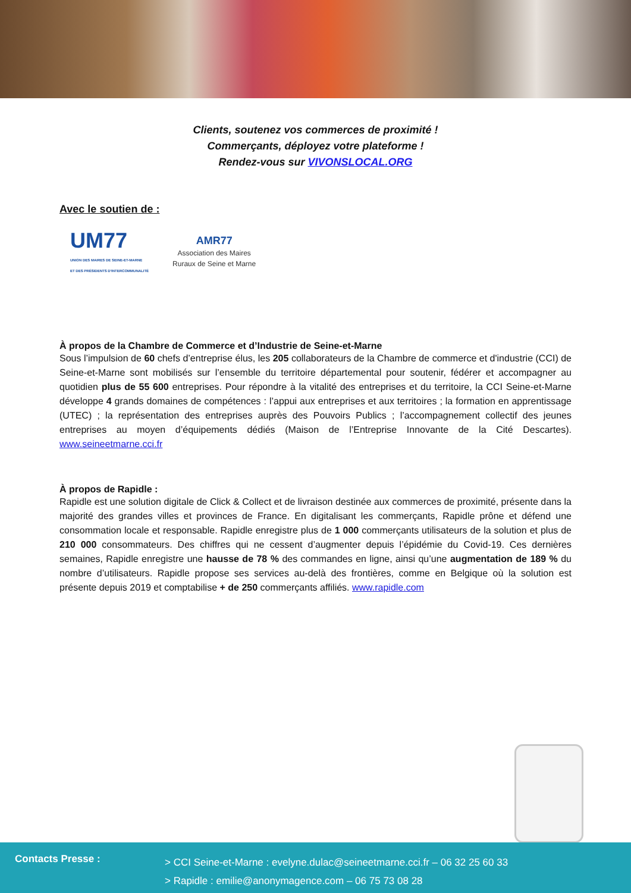Clients, soutenez vos commerces de proximité !
Commerçants, déployez votre plateforme !
Rendez-vous sur VIVONSLOCAL.ORG
Avec le soutien de :
UM77
UNION DES MAIRES DE SEINE-ET-MARNE
ET DES PRÉSIDENTS D'INTERCOMMUNALITÉ
AMR77
Association des Maires
Ruraux de Seine et Marne
À propos de la Chambre de Commerce et d’Industrie de Seine-et-Marne
Sous l’impulsion de 60 chefs d’entreprise élus, les 205 collaborateurs de la Chambre de commerce et d'industrie (CCI) de Seine-et-Marne sont mobilisés sur l’ensemble du territoire départemental pour soutenir, fédérer et accompagner au quotidien plus de 55 600 entreprises. Pour répondre à la vitalité des entreprises et du territoire, la CCI Seine-et-Marne développe 4 grands domaines de compétences : l’appui aux entreprises et aux territoires ; la formation en apprentissage (UTEC) ; la représentation des entreprises auprès des Pouvoirs Publics ; l’accompagnement collectif des jeunes entreprises au moyen d’équipements dédiés (Maison de l’Entreprise Innovante de la Cité Descartes). www.seineetmarne.cci.fr
À propos de Rapidle :
Rapidle est une solution digitale de Click & Collect et de livraison destinée aux commerces de proximité, présente dans la majorité des grandes villes et provinces de France. En digitalisant les commerçants, Rapidle prône et défend une consommation locale et responsable. Rapidle enregistre plus de 1 000 commerçants utilisateurs de la solution et plus de 210 000 consommateurs. Des chiffres qui ne cessent d’augmenter depuis l’épidémie du Covid-19. Ces dernières semaines, Rapidle enregistre une hausse de 78 % des commandes en ligne, ainsi qu’une augmentation de 189 % du nombre d’utilisateurs. Rapidle propose ses services au-delà des frontières, comme en Belgique où la solution est présente depuis 2019 et comptabilise + de 250 commerçants affiliés. www.rapidle.com
Contacts Presse :
> CCI Seine-et-Marne : evelyne.dulac@seineetmarne.cci.fr – 06 32 25 60 33
> Rapidle : emilie@anonymagence.com – 06 75 73 08 28